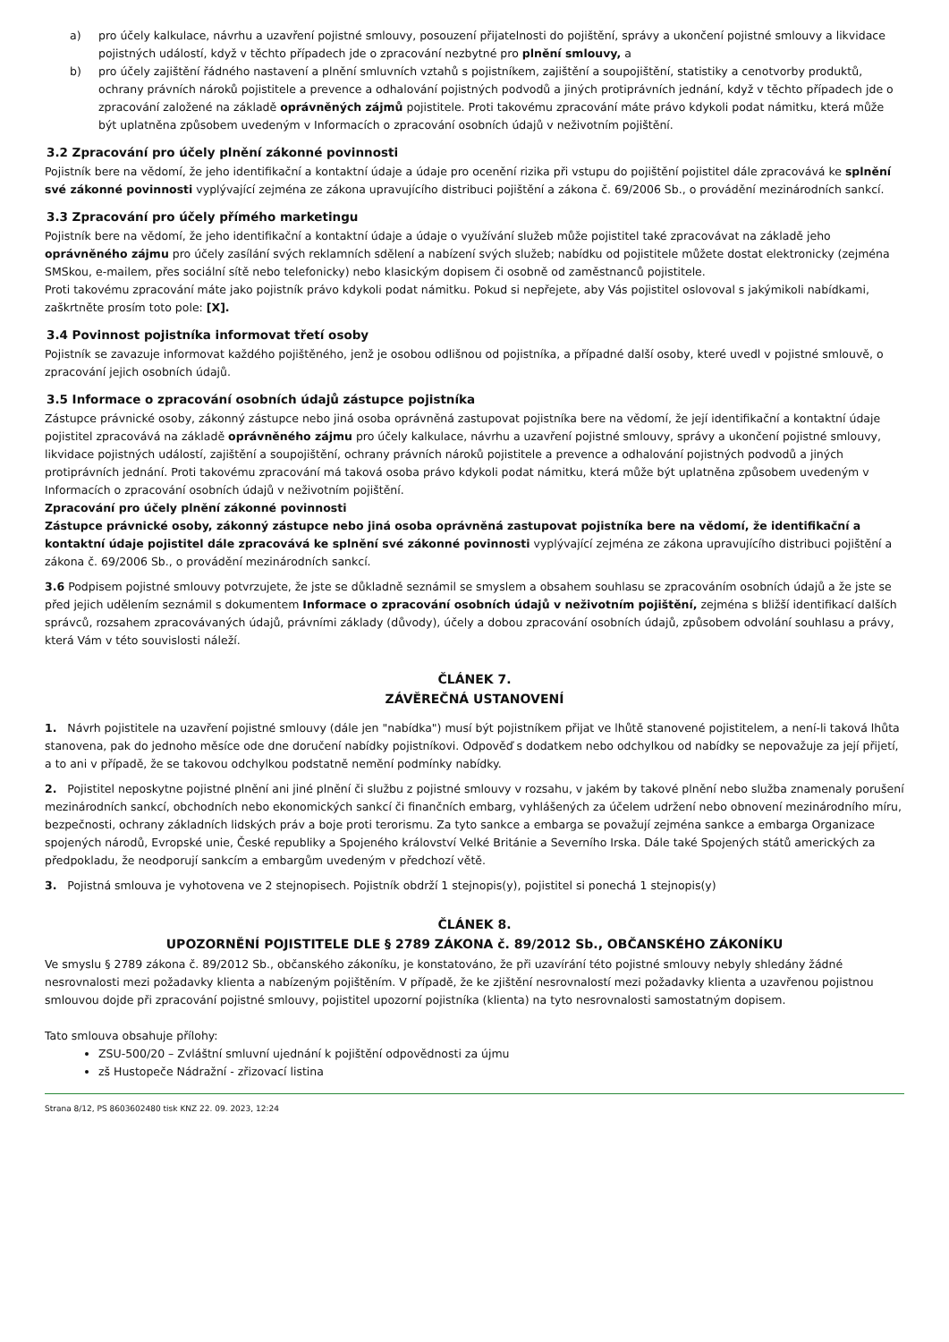a) pro účely kalkulace, návrhu a uzavření pojistné smlouvy, posouzení přijatelnosti do pojištění, správy a ukončení pojistné smlouvy a likvidace pojistných událostí, když v těchto případech jde o zpracování nezbytné pro plnění smlouvy, a
b) pro účely zajištění řádného nastavení a plnění smluvních vztahů s pojistníkem, zajištění a soupojištění, statistiky a cenotvorby produktů, ochrany právních nároků pojistitele a prevence a odhalování pojistných podvodů a jiných protiprávních jednání, když v těchto případech jde o zpracování založené na základě oprávněných zájmů pojistitele. Proti takovému zpracování máte právo kdykoli podat námitku, která může být uplatněna způsobem uvedeným v Informacích o zpracování osobních údajů v neživotním pojištění.
3.2 Zpracování pro účely plnění zákonné povinnosti
Pojistník bere na vědomí, že jeho identifikační a kontaktní údaje a údaje pro ocenění rizika při vstupu do pojištění pojistitel dále zpracovává ke splnění své zákonné povinnosti vyplývající zejména ze zákona upravujícího distribuci pojištění a zákona č. 69/2006 Sb., o provádění mezinárodních sankcí.
3.3 Zpracování pro účely přímého marketingu
Pojistník bere na vědomí, že jeho identifikační a kontaktní údaje a údaje o využívání služeb může pojistitel také zpracovávat na základě jeho oprávněného zájmu pro účely zasílání svých reklamních sdělení a nabízení svých služeb; nabídku od pojistitele můžete dostat elektronicky (zejména SMSkou, e-mailem, přes sociální sítě nebo telefonicky) nebo klasickým dopisem či osobně od zaměstnanců pojistitele.
Proti takovému zpracování máte jako pojistník právo kdykoli podat námitku. Pokud si nepřejete, aby Vás pojistitel oslovoval s jakýmikoli nabídkami, zaškrtněte prosím toto pole: [X].
3.4 Povinnost pojistníka informovat třetí osoby
Pojistník se zavazuje informovat každého pojištěného, jenž je osobou odlišnou od pojistníka, a případné další osoby, které uvedl v pojistné smlouvě, o zpracování jejich osobních údajů.
3.5 Informace o zpracování osobních údajů zástupce pojistníka
Zástupce právnické osoby, zákonný zástupce nebo jiná osoba oprávněná zastupovat pojistníka bere na vědomí, že její identifikační a kontaktní údaje pojistitel zpracovává na základě oprávněného zájmu pro účely kalkulace, návrhu a uzavření pojistné smlouvy, správy a ukončení pojistné smlouvy, likvidace pojistných událostí, zajištění a soupojištění, ochrany právních nároků pojistitele a prevence a odhalování pojistných podvodů a jiných protiprávních jednání. Proti takovému zpracování má taková osoba právo kdykoli podat námitku, která může být uplatněna způsobem uvedeným v Informacích o zpracování osobních údajů v neživotním pojištění.
Zpracování pro účely plnění zákonné povinnosti
Zástupce právnické osoby, zákonný zástupce nebo jiná osoba oprávněná zastupovat pojistníka bere na vědomí, že identifikační a kontaktní údaje pojistitel dále zpracovává ke splnění své zákonné povinnosti vyplývající zejména ze zákona upravujícího distribuci pojištění a zákona č. 69/2006 Sb., o provádění mezinárodních sankcí.
3.6 Podpisem pojistné smlouvy potvrzujete, že jste se důkladně seznámil se smyslem a obsahem souhlasu se zpracováním osobních údajů a že jste se před jejich udělením seznámil s dokumentem Informace o zpracování osobních údajů v neživotním pojištění, zejména s bližší identifikací dalších správců, rozsahem zpracovávaných údajů, právními základy (důvody), účely a dobou zpracování osobních údajů, způsobem odvolání souhlasu a právy, která Vám v této souvislosti náleží.
ČLÁNEK 7.
ZÁVĚREČNÁ USTANOVENÍ
1. Návrh pojistitele na uzavření pojistné smlouvy (dále jen "nabídka") musí být pojistníkem přijat ve lhůtě stanovené pojistitelem, a není-li taková lhůta stanovena, pak do jednoho měsíce ode dne doručení nabídky pojistníkovi. Odpověď s dodatkem nebo odchylkou od nabídky se nepovažuje za její přijetí, a to ani v případě, že se takovou odchylkou podstatně nemění podmínky nabídky.
2. Pojistitel neposkytne pojistné plnění ani jiné plnění či službu z pojistné smlouvy v rozsahu, v jakém by takové plnění nebo služba znamenaly porušení mezinárodních sankcí, obchodních nebo ekonomických sankcí či finančních embarg, vyhlášených za účelem udržení nebo obnovení mezinárodního míru, bezpečnosti, ochrany základních lidských práv a boje proti terorismu. Za tyto sankce a embarga se považují zejména sankce a embarga Organizace spojených národů, Evropské unie, České republiky a Spojeného království Velké Británie a Severního Irska. Dále také Spojených států amerických za předpokladu, že neodporují sankcím a embargům uvedeným v předchozí větě.
3. Pojistná smlouva je vyhotovena ve 2 stejnopisech. Pojistník obdrží 1 stejnopis(y), pojistitel si ponechá 1 stejnopis(y)
ČLÁNEK 8.
UPOZORNĚNÍ POJISTITELE DLE § 2789 ZÁKONA č. 89/2012 Sb., OBČANSKÉHO ZÁKONÍKU
Ve smyslu § 2789 zákona č. 89/2012 Sb., občanského zákoníku, je konstatováno, že při uzavírání této pojistné smlouvy nebyly shledány žádné nesrovnalosti mezi požadavky klienta a nabízeným pojištěním. V případě, že ke zjištění nesrovnalostí mezi požadavky klienta a uzavřenou pojistnou smlouvou dojde při zpracování pojistné smlouvy, pojistitel upozorní pojistníka (klienta) na tyto nesrovnalosti samostatným dopisem.
Tato smlouva obsahuje přílohy:
ZSU-500/20 – Zvláštní smluvní ujednání k pojištění odpovědnosti za újmu
zš Hustopeče Nádražní - zřizovací listina
Strana 8/12, PS 8603602480 tisk KNZ 22. 09. 2023, 12:24